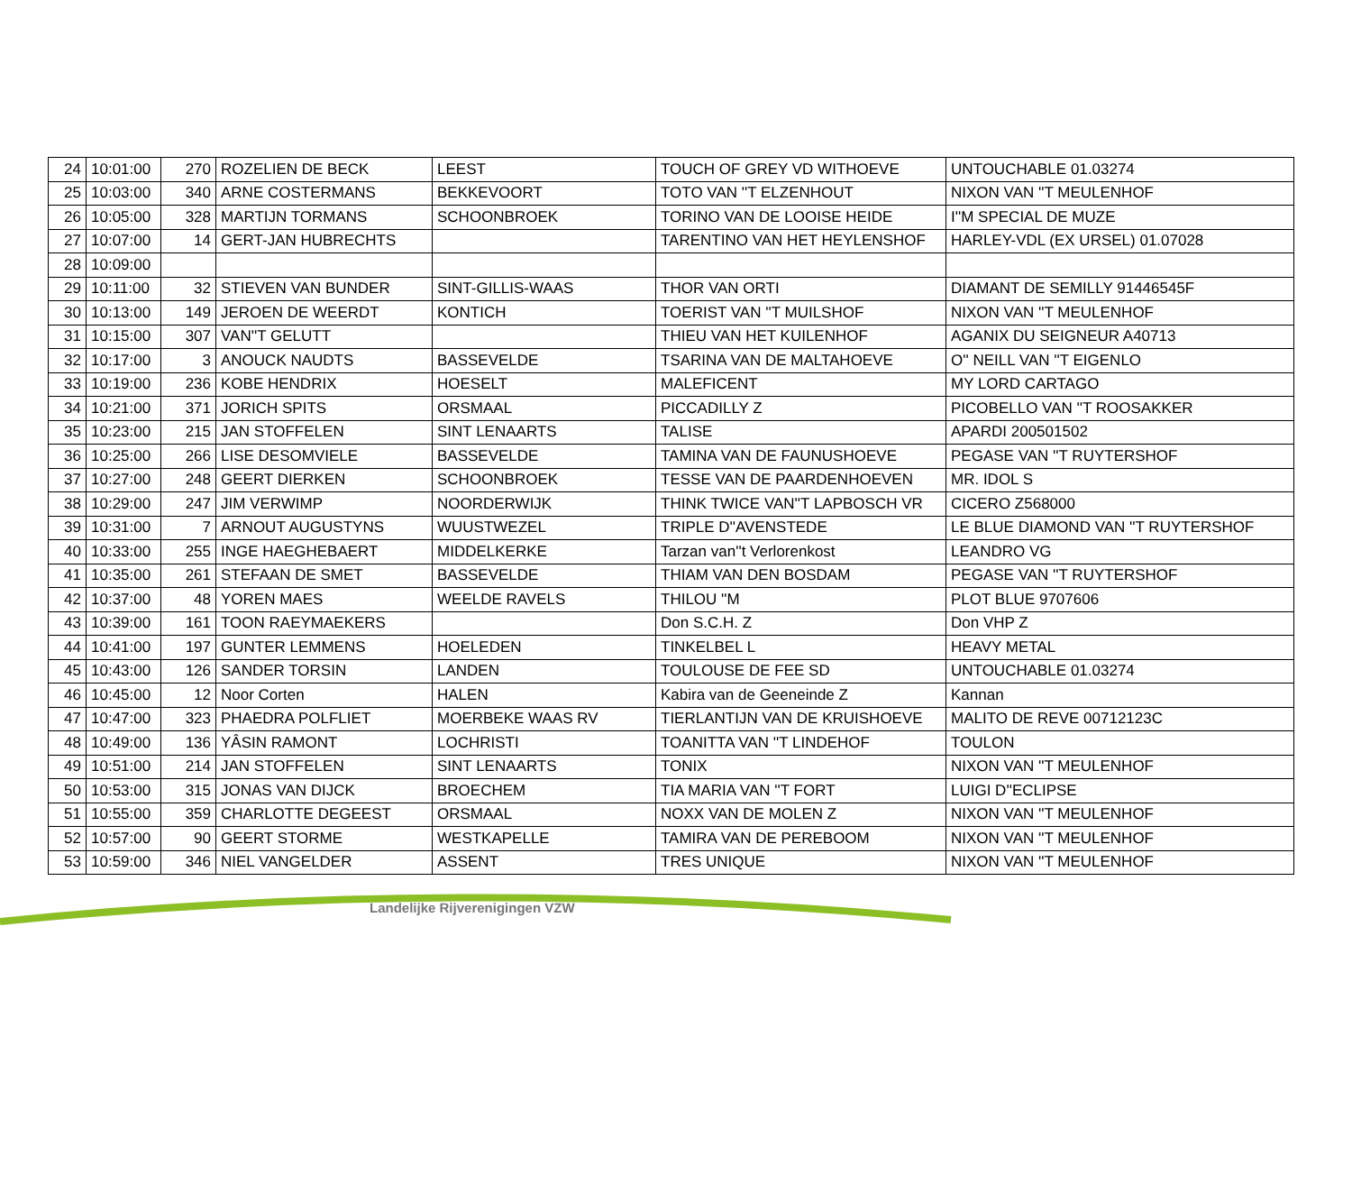| 24 | 10:01:00 | 270 | ROZELIEN DE BECK | LEEST | TOUCH OF GREY VD WITHOEVE | UNTOUCHABLE 01.03274 |
| 25 | 10:03:00 | 340 | ARNE COSTERMANS | BEKKEVOORT | TOTO VAN ''T ELZENHOUT | NIXON VAN ''T MEULENHOF |
| 26 | 10:05:00 | 328 | MARTIJN TORMANS | SCHOONBROEK | TORINO VAN DE LOOISE HEIDE | I''M SPECIAL DE MUZE |
| 27 | 10:07:00 | 14 | GERT-JAN HUBRECHTS | | TARENTINO VAN HET HEYLENSHOF | HARLEY-VDL (EX URSEL) 01.07028 |
| 28 | 10:09:00 | | | | | |
| 29 | 10:11:00 | 32 | STIEVEN VAN BUNDER | SINT-GILLIS-WAAS | THOR VAN ORTI | DIAMANT DE SEMILLY 91446545F |
| 30 | 10:13:00 | 149 | JEROEN DE WEERDT | KONTICH | TOERIST VAN ''T MUILSHOF | NIXON VAN ''T MEULENHOF |
| 31 | 10:15:00 | 307 | VAN''T GELUTT | | THIEU VAN HET KUILENHOF | AGANIX DU SEIGNEUR A40713 |
| 32 | 10:17:00 | 3 | ANOUCK NAUDTS | BASSEVELDE | TSARINA VAN DE MALTAHOEVE | O'' NEILL VAN ''T EIGENLO |
| 33 | 10:19:00 | 236 | KOBE HENDRIX | HOESELT | MALEFICENT | MY LORD CARTAGO |
| 34 | 10:21:00 | 371 | JORICH SPITS | ORSMAAL | PICCADILLY Z | PICOBELLO VAN ''T ROOSAKKER |
| 35 | 10:23:00 | 215 | JAN STOFFELEN | SINT LENAARTS | TALISE | APARDI 200501502 |
| 36 | 10:25:00 | 266 | LISE DESOMVIELE | BASSEVELDE | TAMINA VAN DE FAUNUSHOEVE | PEGASE VAN ''T RUYTERSHOF |
| 37 | 10:27:00 | 248 | GEERT DIERKEN | SCHOONBROEK | TESSE VAN DE PAARDENHOEVEN | MR. IDOL S |
| 38 | 10:29:00 | 247 | JIM VERWIMP | NOORDERWIJK | THINK TWICE VAN''T LAPBOSCH VR | CICERO Z568000 |
| 39 | 10:31:00 | 7 | ARNOUT AUGUSTYNS | WUUSTWEZEL | TRIPLE D''AVENSTEDE | LE BLUE DIAMOND VAN ''T RUYTERSHOF |
| 40 | 10:33:00 | 255 | INGE HAEGHEBAERT | MIDDELKERKE | Tarzan van''t Verlorenkost | LEANDRO VG |
| 41 | 10:35:00 | 261 | STEFAAN DE SMET | BASSEVELDE | THIAM VAN DEN BOSDAM | PEGASE VAN ''T RUYTERSHOF |
| 42 | 10:37:00 | 48 | YOREN MAES | WEELDE RAVELS | THILOU ''M | PLOT BLUE 9707606 |
| 43 | 10:39:00 | 161 | TOON RAEYMAEKERS | | Don S.C.H. Z | Don VHP Z |
| 44 | 10:41:00 | 197 | GUNTER LEMMENS | HOELEDEN | TINKELBEL L | HEAVY METAL |
| 45 | 10:43:00 | 126 | SANDER TORSIN | LANDEN | TOULOUSE DE FEE SD | UNTOUCHABLE 01.03274 |
| 46 | 10:45:00 | 12 | Noor Corten | HALEN | Kabira van de Geeneinde Z | Kannan |
| 47 | 10:47:00 | 323 | PHAEDRA POLFLIET | MOERBEKE WAAS RV | TIERLANTIJN VAN DE KRUISHOEVE | MALITO DE REVE 00712123C |
| 48 | 10:49:00 | 136 | YÂSIN RAMONT | LOCHRISTI | TOANITTA VAN ''T LINDEHOF | TOULON |
| 49 | 10:51:00 | 214 | JAN STOFFELEN | SINT LENAARTS | TONIX | NIXON VAN ''T MEULENHOF |
| 50 | 10:53:00 | 315 | JONAS VAN DIJCK | BROECHEM | TIA MARIA VAN ''T FORT | LUIGI D''ECLIPSE |
| 51 | 10:55:00 | 359 | CHARLOTTE DEGEEST | ORSMAAL | NOXX VAN DE MOLEN Z | NIXON VAN ''T MEULENHOF |
| 52 | 10:57:00 | 90 | GEERT STORME | WESTKAPELLE | TAMIRA VAN DE PEREBOOM | NIXON VAN ''T MEULENHOF |
| 53 | 10:59:00 | 346 | NIEL VANGELDER | ASSENT | TRES UNIQUE | NIXON VAN ''T MEULENHOF |
Landelijke Rijverenigingen VZW